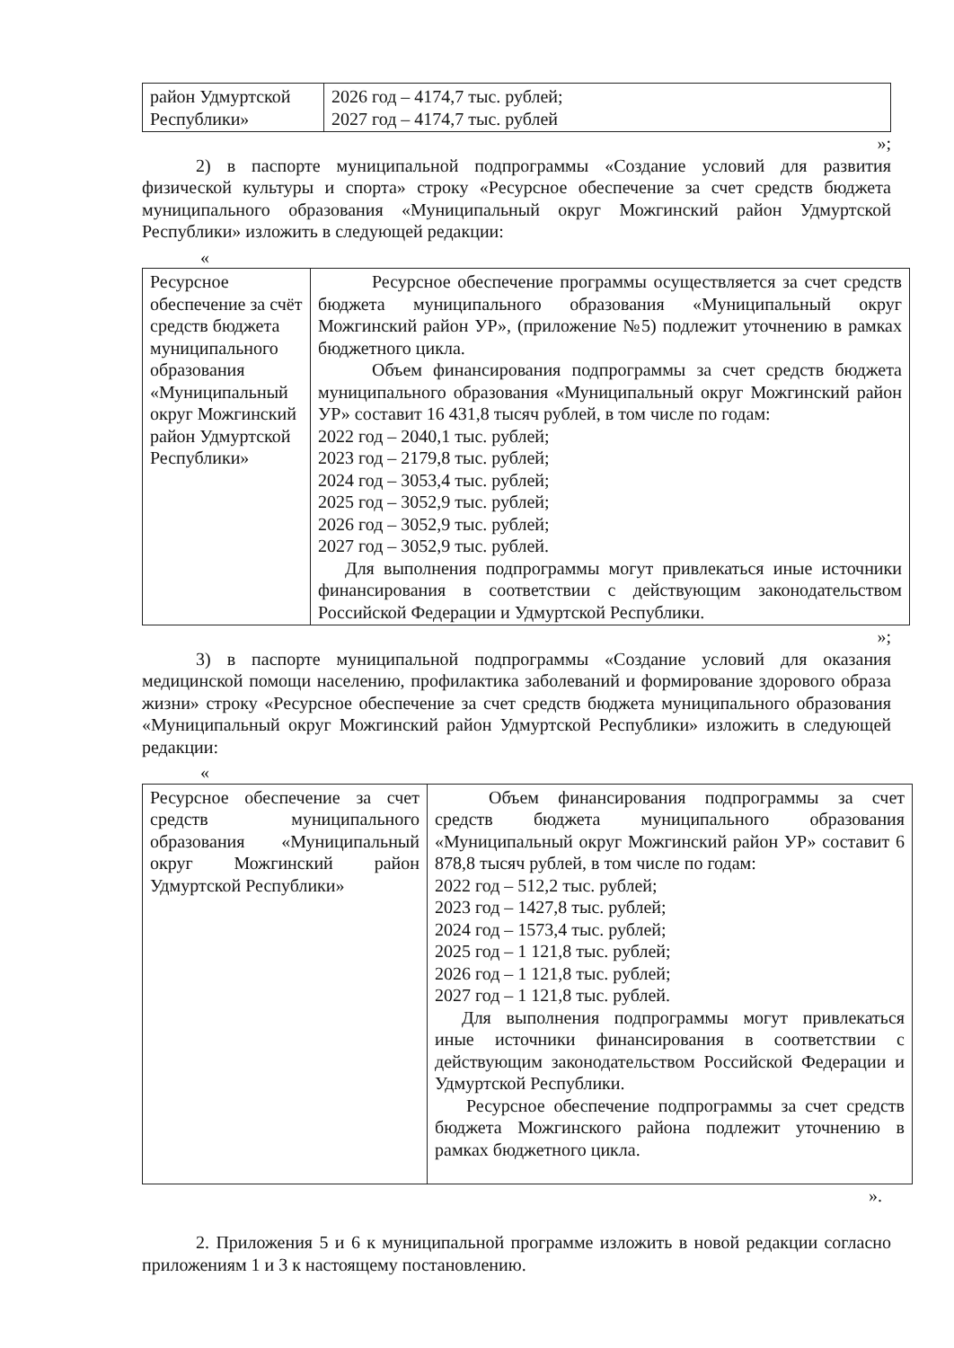| район Удмуртской Республики» | 2026 год – 4174,7 тыс. рублей; 2027 год – 4174,7 тыс. рублей |
»;
2) в паспорте муниципальной подпрограммы «Создание условий для развития физической культуры и спорта» строку «Ресурсное обеспечение за счет средств бюджета муниципального образования «Муниципальный округ Можгинский район Удмуртской Республики» изложить в следующей редакции:
«
| Ресурсное обеспечение за счёт средств бюджета муниципального образования «Муниципальный округ Можгинский район Удмуртской Республики» | Ресурсное обеспечение программы осуществляется за счет средств бюджета муниципального образования «Муниципальный округ Можгинский район УР», (приложение №5) подлежит уточнению в рамках бюджетного цикла. Объем финансирования подпрограммы за счет средств бюджета муниципального образования «Муниципальный округ Можгинский район УР» составит 16 431,8 тысяч рублей, в том числе по годам: 2022 год – 2040,1 тыс. рублей; 2023 год – 2179,8 тыс. рублей; 2024 год – 3053,4 тыс. рублей; 2025 год – 3052,9 тыс. рублей; 2026 год – 3052,9 тыс. рублей; 2027 год – 3052,9 тыс. рублей. Для выполнения подпрограммы могут привлекаться иные источники финансирования в соответствии с действующим законодательством Российской Федерации и Удмуртской Республики. |
»;
3) в паспорте муниципальной подпрограммы «Создание условий для оказания медицинской помощи населению, профилактика заболеваний и формирование здорового образа жизни» строку «Ресурсное обеспечение за счет средств бюджета муниципального образования «Муниципальный округ Можгинский район Удмуртской Республики» изложить в следующей редакции:
«
| Ресурсное обеспечение за счет средств муниципального образования «Муниципальный округ Можгинский район Удмуртской Республики» | Объем финансирования подпрограммы за счет средств бюджета муниципального образования «Муниципальный округ Можгинский район УР» составит 6 878,8 тысяч рублей, в том числе по годам: 2022 год – 512,2 тыс. рублей; 2023 год – 1427,8 тыс. рублей; 2024 год – 1573,4 тыс. рублей; 2025 год – 1 121,8 тыс. рублей; 2026 год – 1 121,8 тыс. рублей; 2027 год – 1 121,8 тыс. рублей. Для выполнения подпрограммы могут привлекаться иные источники финансирования в соответствии с действующим законодательством Российской Федерации и Удмуртской Республики. Ресурсное обеспечение подпрограммы за счет средств бюджета Можгинского района подлежит уточнению в рамках бюджетного цикла. |
».
2. Приложения 5 и 6 к муниципальной программе изложить в новой редакции согласно приложениям 1 и 3 к настоящему постановлению.